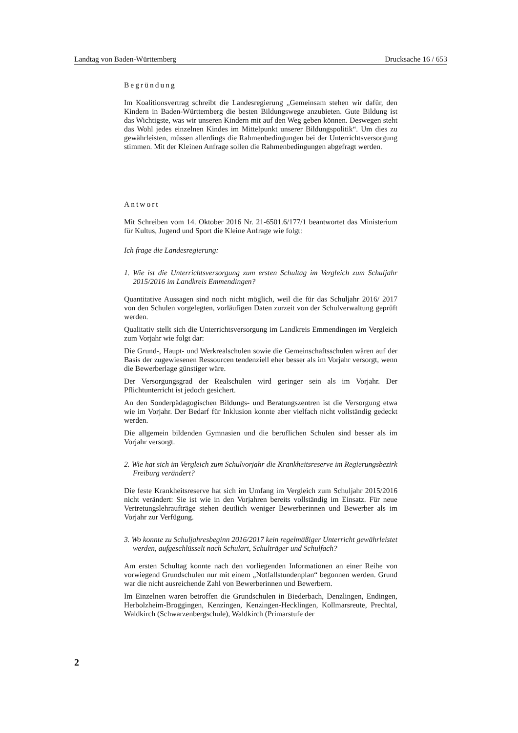Landtag von Baden-Württemberg Drucksache 16 / 653
Begründung
Im Koalitionsvertrag schreibt die Landesregierung „Gemeinsam stehen wir dafür, den Kindern in Baden-Württemberg die besten Bildungswege anzubieten. Gute Bildung ist das Wichtigste, was wir unseren Kindern mit auf den Weg geben können. Deswegen steht das Wohl jedes einzelnen Kindes im Mittelpunkt unserer Bildungspolitik“. Um dies zu gewährleisten, müssen allerdings die Rahmenbedingungen bei der Unterrichtsversorgung stimmen. Mit der Kleinen Anfrage sollen die Rahmenbedingungen abgefragt werden.
Antwort
Mit Schreiben vom 14. Oktober 2016 Nr. 21-6501.6/177/1 beantwortet das Ministerium für Kultus, Jugend und Sport die Kleine Anfrage wie folgt:
Ich frage die Landesregierung:
1. Wie ist die Unterrichtsversorgung zum ersten Schultag im Vergleich zum Schuljahr 2015/2016 im Landkreis Emmendingen?
Quantitative Aussagen sind noch nicht möglich, weil die für das Schuljahr 2016/ 2017 von den Schulen vorgelegten, vorläufigen Daten zurzeit von der Schulverwaltung geprüft werden.
Qualitativ stellt sich die Unterrichtsversorgung im Landkreis Emmendingen im Vergleich zum Vorjahr wie folgt dar:
Die Grund-, Haupt- und Werkrealschulen sowie die Gemeinschaftsschulen wären auf der Basis der zugewiesenen Ressourcen tendenziell eher besser als im Vorjahr versorgt, wenn die Bewerberlage günstiger wäre.
Der Versorgungsgrad der Realschulen wird geringer sein als im Vorjahr. Der Pflichtunterricht ist jedoch gesichert.
An den Sonderpädagogischen Bildungs- und Beratungszentren ist die Versorgung etwa wie im Vorjahr. Der Bedarf für Inklusion konnte aber vielfach nicht vollständig gedeckt werden.
Die allgemein bildenden Gymnasien und die beruflichen Schulen sind besser als im Vorjahr versorgt.
2. Wie hat sich im Vergleich zum Schulvorjahr die Krankheitsreserve im Regierungsbezirk Freiburg verändert?
Die feste Krankheitsreserve hat sich im Umfang im Vergleich zum Schuljahr 2015/2016 nicht verändert: Sie ist wie in den Vorjahren bereits vollständig im Einsatz. Für neue Vertretungslehraufträge stehen deutlich weniger Bewerberinnen und Bewerber als im Vorjahr zur Verfügung.
3. Wo konnte zu Schuljahresbeginn 2016/2017 kein regelmäßiger Unterricht gewährleistet werden, aufgeschlüsselt nach Schulart, Schulträger und Schulfach?
Am ersten Schultag konnte nach den vorliegenden Informationen an einer Reihe von vorwiegend Grundschulen nur mit einem „Notfallstundenplan“ begonnen werden. Grund war die nicht ausreichende Zahl von Bewerberinnen und Bewerbern.
Im Einzelnen waren betroffen die Grundschulen in Biederbach, Denzlingen, Endingen, Herbolzheim-Broggingen, Kenzingen, Kenzingen-Hecklingen, Kollmarsreute, Prechtal, Waldkirch (Schwarzenbergschule), Waldkirch (Primarstufe der
2